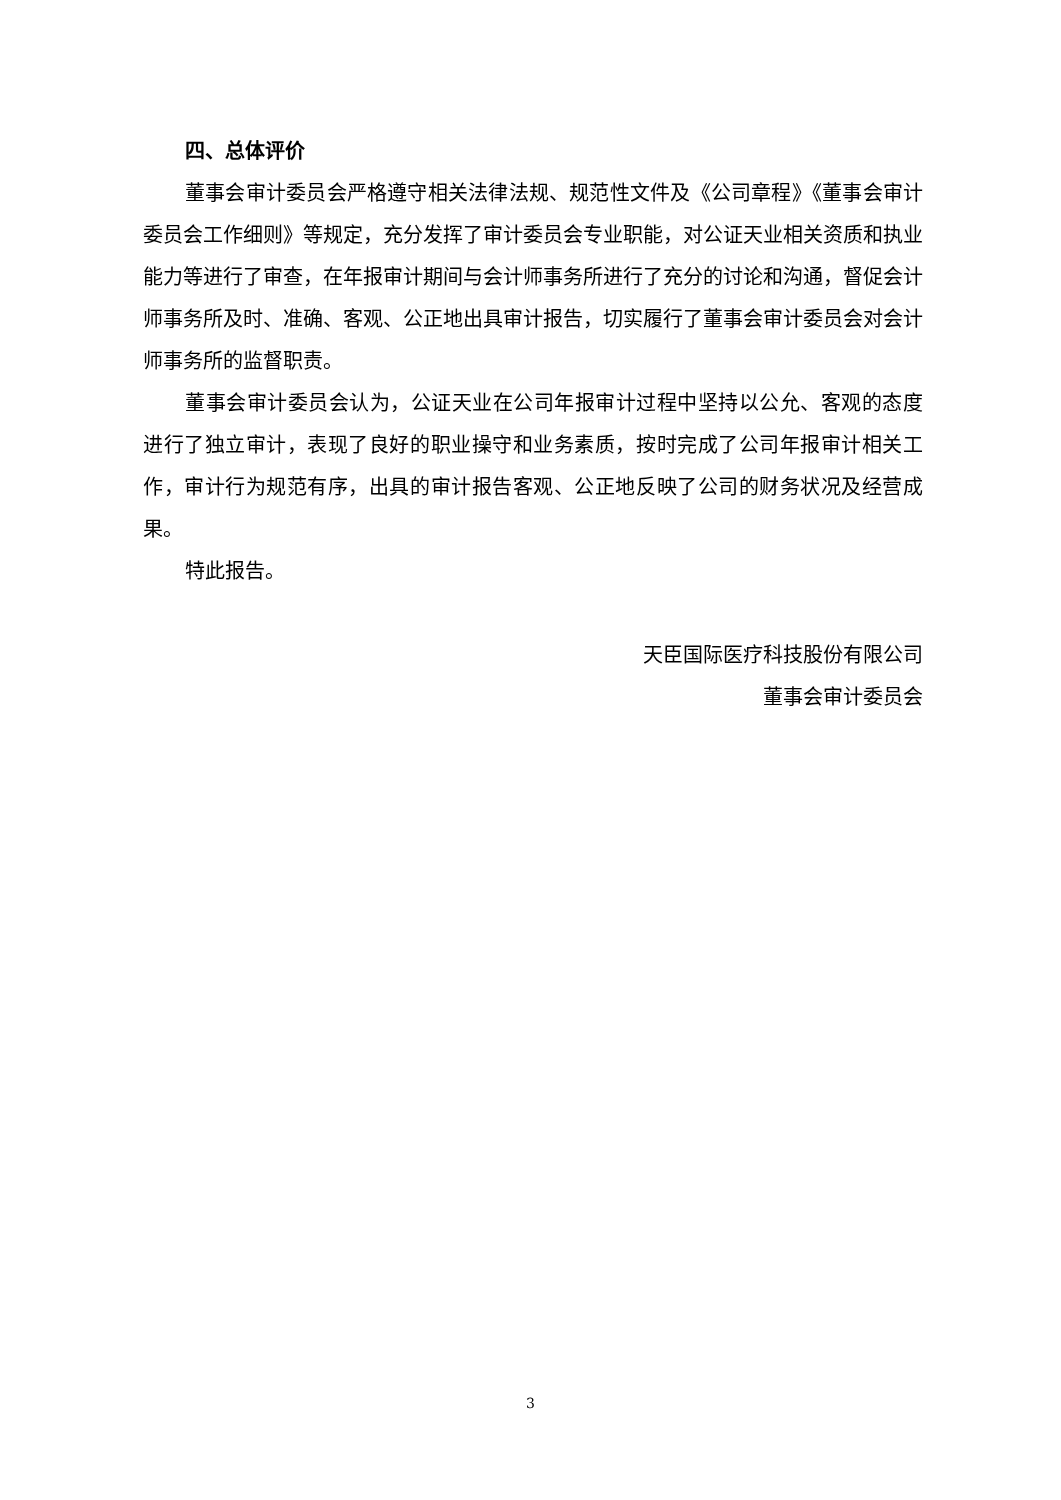四、总体评价
董事会审计委员会严格遵守相关法律法规、规范性文件及《公司章程》《董事会审计委员会工作细则》等规定，充分发挥了审计委员会专业职能，对公证天业相关资质和执业能力等进行了审查，在年报审计期间与会计师事务所进行了充分的讨论和沟通，督促会计师事务所及时、准确、客观、公正地出具审计报告，切实履行了董事会审计委员会对会计师事务所的监督职责。
董事会审计委员会认为，公证天业在公司年报审计过程中坚持以公允、客观的态度进行了独立审计，表现了良好的职业操守和业务素质，按时完成了公司年报审计相关工作，审计行为规范有序，出具的审计报告客观、公正地反映了公司的财务状况及经营成果。
特此报告。
天臣国际医疗科技股份有限公司
董事会审计委员会
3